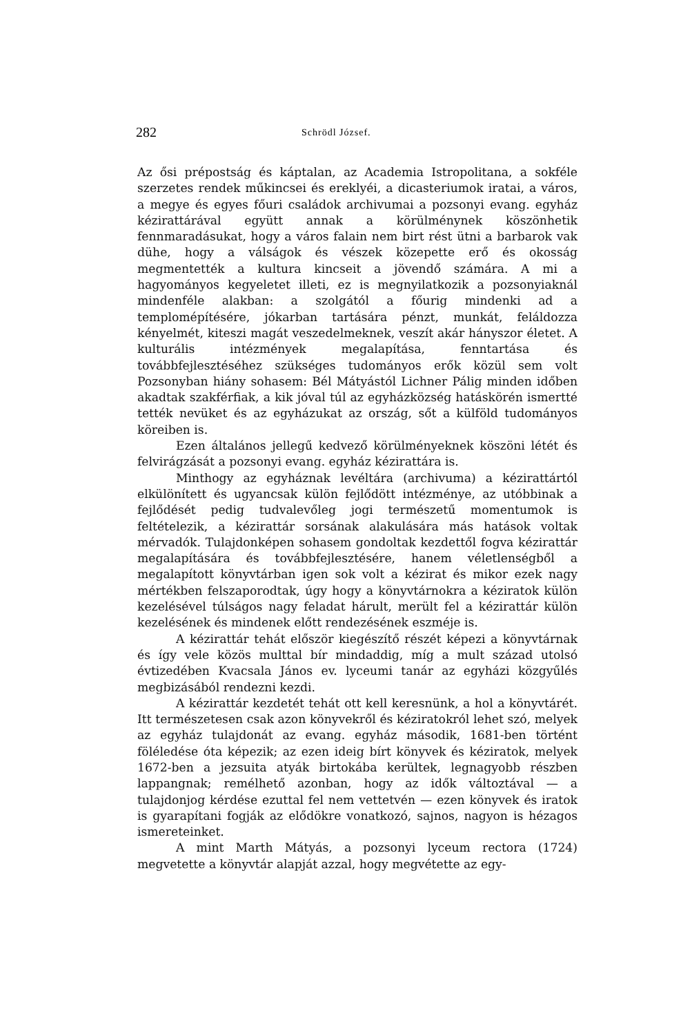282 Schrödl József.
Az ősi prépostság és káptalan, az Academia Istropolitana, a sokféle szerzetes rendek műkincsei és ereklyéi, a dicasteriumok iratai, a város, a megye és egyes főuri családok archivumai a pozsonyi evang. egyház kézirattárával együtt annak a körülménynek köszönhetik fennmaradásukat, hogy a város falain nem birt rést ütni a barbarok vak dühe, hogy a válságok és vészek közepette erő és okosság megmentették a kultura kincseit a jövendő számára. A mi a hagyományos kegyeletet illeti, ez is megnyilatkozik a pozsonyiaknál mindenféle alakban: a szolgától a főurig mindenki ad a templomépítésére, jókarban tartására pénzt, munkát, feláldozza kényelmét, kiteszi magát veszedelmeknek, veszít akár hányszor életet. A kulturális intézmények megalapítása, fenntartása és továbbfejlesztéséhez szükséges tudományos erők közül sem volt Pozsonyban hiány sohasem: Bél Mátyástól Lichner Pálig minden időben akadtak szakférfiak, a kik jóval túl az egyházközség hatáskörén ismertté tették nevüket és az egyházukat az ország, sőt a külföld tudományos köreiben is.
Ezen általános jellegű kedvező körülményeknek köszöni létét és felvirágzását a pozsonyi evang. egyház kézirattára is.
Minthogy az egyháznak levéltára (archivuma) a kézirattártól elkülönített és ugyancsak külön fejlődött intézménye, az utóbbinak a fejlődését pedig tudvalevőleg jogi természetű momentumok is feltételezik, a kézirattár sorsának alakulására más hatások voltak mérvadók. Tulajdonképen sohasem gondoltak kezdettől fogva kézirattár megalapítására és továbbfejlesztésére, hanem véletlenségből a megalapított könyvtárban igen sok volt a kézirat és mikor ezek nagy mértékben felszaporodtak, úgy hogy a könyvtárnokra a kéziratok külön kezelésével túlságos nagy feladat hárult, merült fel a kézirattár külön kezelésének és mindenek előtt rendezésének eszméje is.
A kézirattár tehát először kiegészítő részét képezi a könyvtárnak és így vele közös multtal bír mindaddig, míg a mult század utolsó évtizedében Kvacsala János ev. lyceumi tanár az egyházi közgyűlés megbizásából rendezni kezdi.
A kézirattár kezdetét tehát ott kell keresnünk, a hol a könyvtárét. Itt természetesen csak azon könyvekről és kéziratokról lehet szó, melyek az egyház tulajdonát az evang. egyház második, 1681-ben történt föléledése óta képezik; az ezen ideig bírt könyvek és kéziratok, melyek 1672-ben a jezsuita atyák birtokába kerültek, legnagyobb részben lappangnak; remélhető azonban, hogy az idők változtával — a tulajdonjog kérdése ezuttal fel nem vettetvén — ezen könyvek és iratok is gyarapítani fogják az elődökre vonatkozó, sajnos, nagyon is hézagos ismereteinket.
A mint Marth Mátyás, a pozsonyi lyceum rectora (1724) megvetette a könyvtár alapját azzal, hogy megvétette az egy-